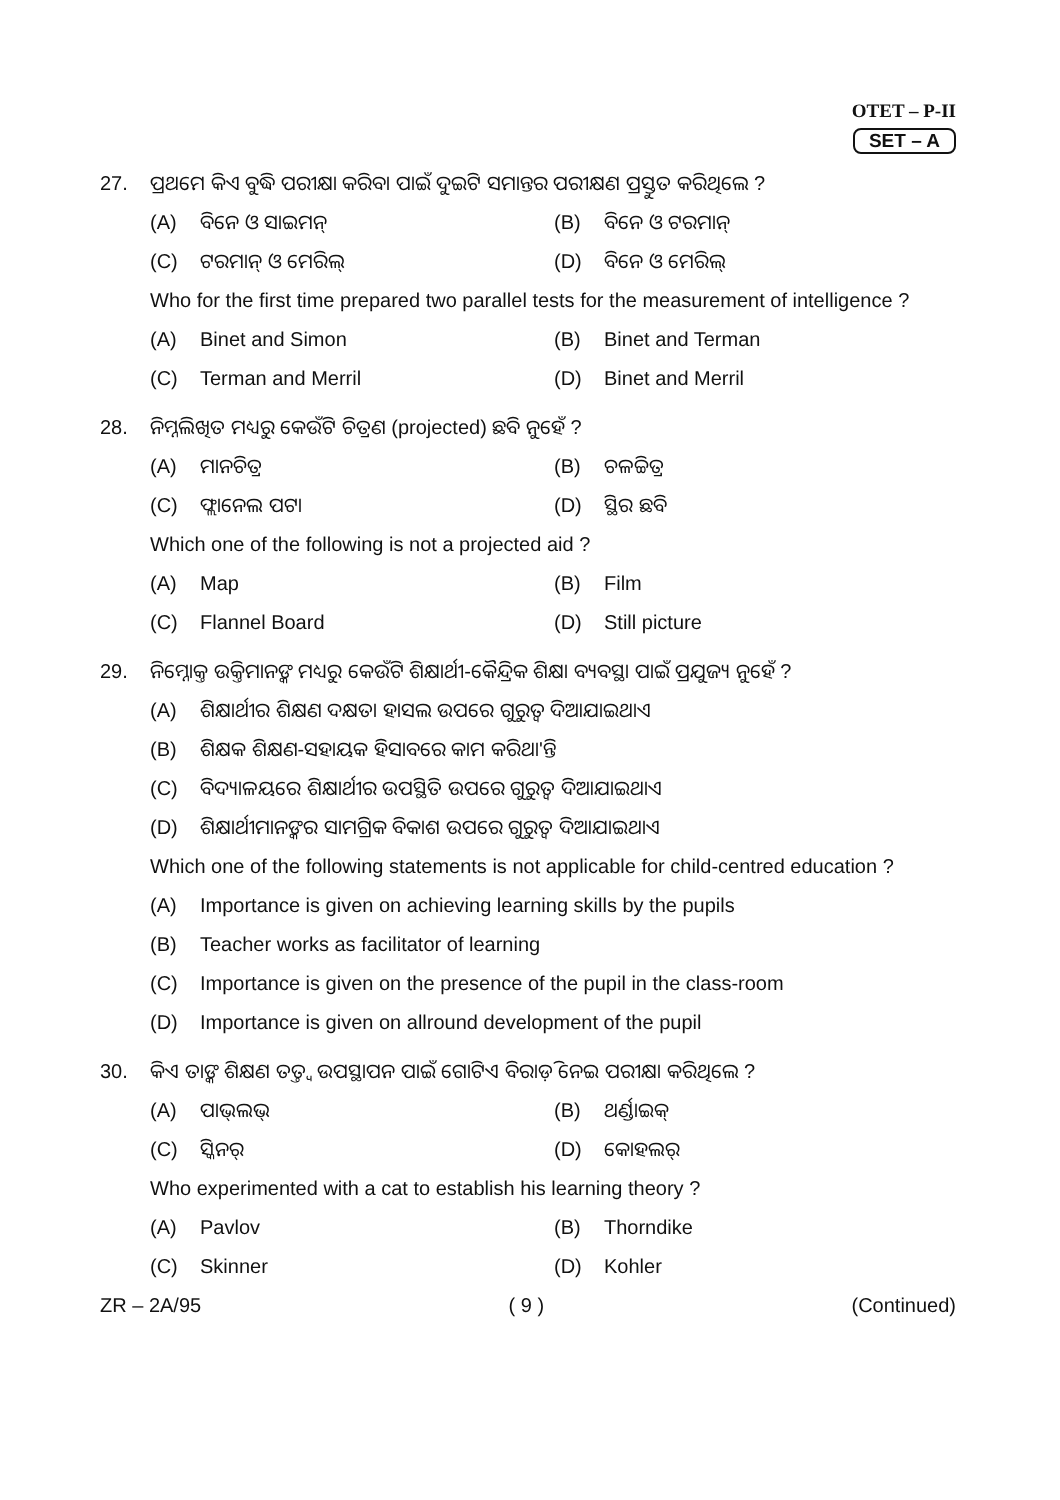OTET – P-II
SET – A
27. ପ୍ରଥମେ କିଏ ବୁଦ୍ଧି ପରୀକ୍ଷା କରିବା ପାଇଁ ଦୁଇଟି ସମାନ୍ତର ପରୀକ୍ଷଣ ପ୍ରସ୍ତୁତ କରିଥିଲେ ?
(A) ବିନେ ଓ ସାଇମନ୍
(B) ବିନେ ଓ ଟରମାନ୍
(C) ଟରମାନ୍ ଓ ମେରିଲ୍
(D) ବିନେ ଓ ମେରିଲ୍
Who for the first time prepared two parallel tests for the measurement of intelligence ?
(A) Binet and Simon
(B) Binet and Terman
(C) Terman and Merril
(D) Binet and Merril
28. ନିମ୍ନଲିଖିତ ମଧ୍ୟରୁ କେଉଁଟି ଚିତ୍ରଣ (projected) ଛବି ନୁହେଁ ?
(A) ମାନଚିତ୍ର
(B) ଚଳଚ୍ଚିତ୍ର
(C) ଫ୍ଲାନେଲ ପଟା
(D) ସ୍ଥିର ଛବି
Which one of the following is not a projected aid ?
(A) Map
(B) Film
(C) Flannel Board
(D) Still picture
29. ନିମ୍ନୋକ୍ତ ଉକ୍ତିମାନଙ୍କ ମଧ୍ୟରୁ କେଉଁଟି ଶିକ୍ଷାର୍ଥୀ-କୈନ୍ଦ୍ରିକ ଶିକ୍ଷା ବ୍ୟବସ୍ଥା ପାଇଁ ପ୍ରଯୁଜ୍ୟ ନୁହେଁ ?
(A) ଶିକ୍ଷାର୍ଥୀର ଶିକ୍ଷଣ ଦକ୍ଷତା ହାସଲ ଉପରେ ଗୁରୁତ୍ୱ ଦିଆଯାଇଥାଏ
(B) ଶିକ୍ଷକ ଶିକ୍ଷଣ-ସହାୟକ ହିସାବରେ କାମ କରିଥା'ନ୍ତି
(C) ବିଦ୍ୟାଳୟରେ ଶିକ୍ଷାର୍ଥୀର ଉପସ୍ଥିତି ଉପରେ ଗୁରୁତ୍ୱ ଦିଆଯାଇଥାଏ
(D) ଶିକ୍ଷାର୍ଥୀମାନଙ୍କର ସାମଗ୍ରିକ ବିକାଶ ଉପରେ ଗୁରୁତ୍ୱ ଦିଆଯାଇଥାଏ
Which one of the following statements is not applicable for child-centred education ?
(A) Importance is given on achieving learning skills by the pupils
(B) Teacher works as facilitator of learning
(C) Importance is given on the presence of the pupil in the class-room
(D) Importance is given on allround development of the pupil
30. କିଏ ତାଙ୍କ ଶିକ୍ଷଣ ତତ୍ତ୍ୱ ଉପସ୍ଥାପନ ପାଇଁ ଗୋଟିଏ ବିରାଡ଼ି ନେଇ ପରୀକ୍ଷା କରିଥିଲେ ?
(A) ପାଭ୍‌ଲଭ୍
(B) ଥର୍ଣ୍ଡାଇକ୍
(C) ସ୍କିନର୍
(D) କୋହଲର୍
Who experimented with a cat to establish his learning theory ?
(A) Pavlov
(B) Thorndike
(C) Skinner
(D) Kohler
ZR – 2A/95 ( 9 ) (Continued)